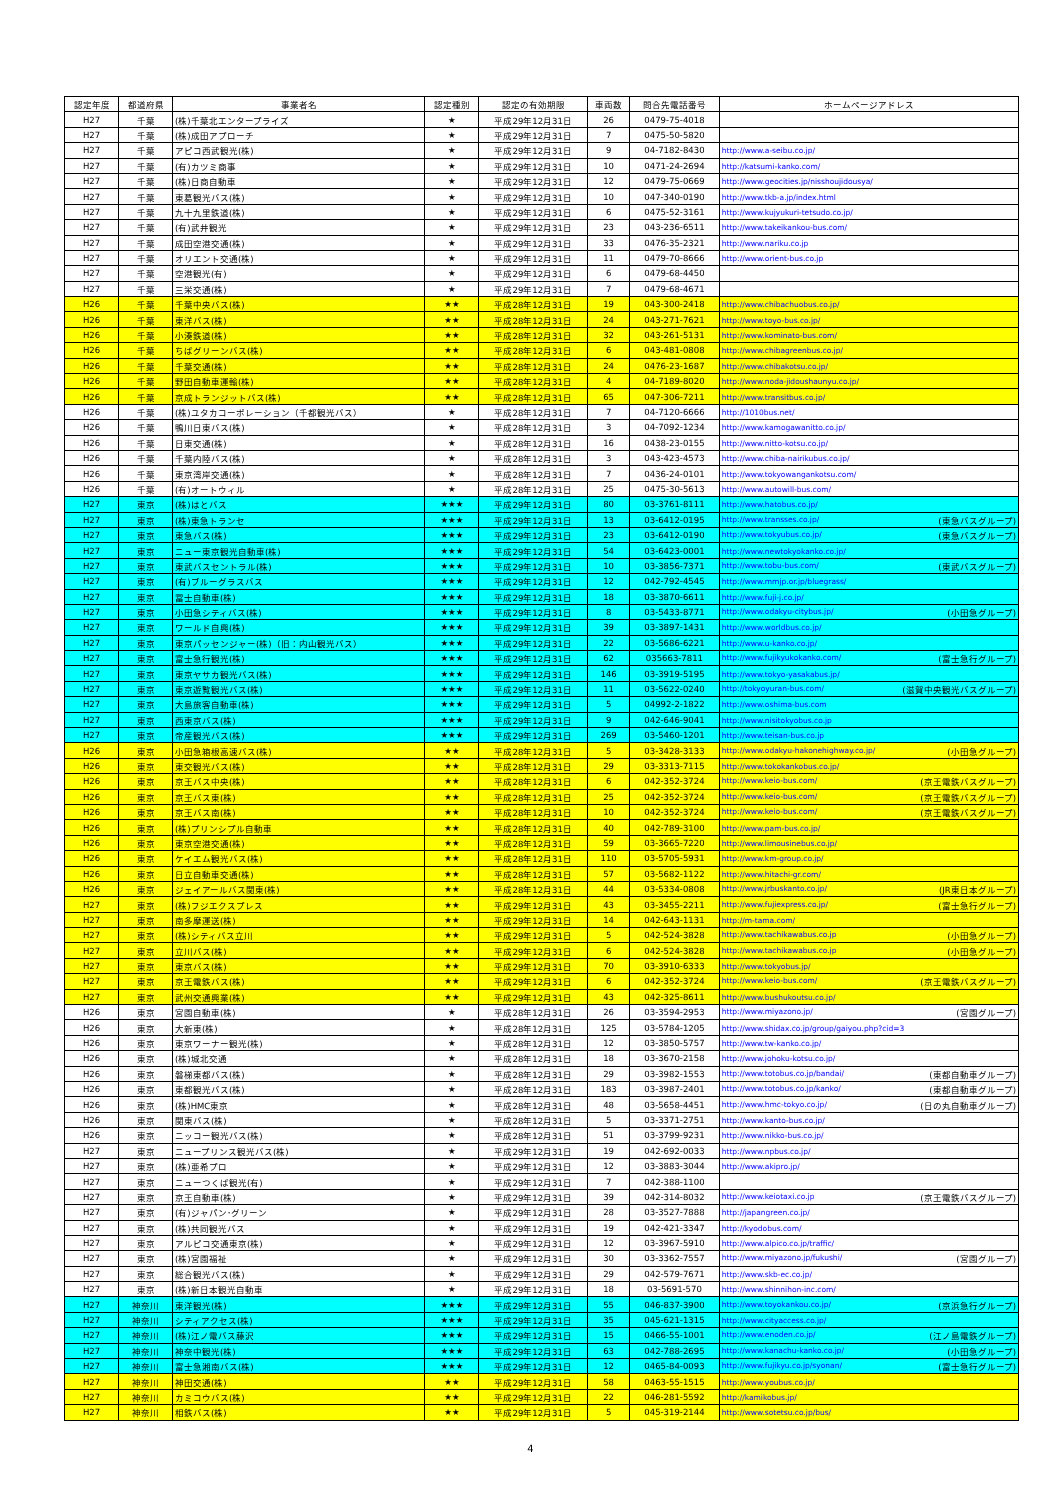| 認定年度 | 都道府県 | 事業者名 | 認定種別 | 認定の有効期限 | 車両数 | 問合先電話番号 | ホームページアドレス |
| --- | --- | --- | --- | --- | --- | --- | --- |
| H27 | 千葉 | (株)千葉北エンタープライズ | ★ | 平成29年12月31日 | 26 | 0479-75-4018 | |
| H27 | 千葉 | (株)成田アプローチ | ★ | 平成29年12月31日 | 7 | 0475-50-5820 | |
| H27 | 千葉 | アピコ西武観光(株) | ★ | 平成29年12月31日 | 9 | 04-7182-8430 | http://www.a-seibu.co.jp/ |
| H27 | 千葉 | (有)カツミ商事 | ★ | 平成29年12月31日 | 10 | 0471-24-2694 | http://katsumi-kanko.com/ |
| H27 | 千葉 | (株)日商自動車 | ★ | 平成29年12月31日 | 12 | 0479-75-0669 | http://www.geocities.jp/nisshoujidousya/ |
| H27 | 千葉 | 東葛観光バス(株) | ★ | 平成29年12月31日 | 10 | 047-340-0190 | http://www.tkb-a.jp/index.html |
| H27 | 千葉 | 九十九里鉄道(株) | ★ | 平成29年12月31日 | 6 | 0475-52-3161 | http://www.kujyukuri-tetsudo.co.jp/ |
| H27 | 千葉 | (有)武井観光 | ★ | 平成29年12月31日 | 23 | 043-236-6511 | http://www.takeikankou-bus.com/ |
| H27 | 千葉 | 成田空港交通(株) | ★ | 平成29年12月31日 | 33 | 0476-35-2321 | http://www.nariku.co.jp |
| H27 | 千葉 | オリエント交通(株) | ★ | 平成29年12月31日 | 11 | 0479-70-8666 | http://www.orient-bus.co.jp |
| H27 | 千葉 | 空港観光(有) | ★ | 平成29年12月31日 | 6 | 0479-68-4450 | |
| H27 | 千葉 | 三栄交通(株) | ★ | 平成29年12月31日 | 7 | 0479-68-4671 | |
| H26 | 千葉 | 千葉中央バス(株) | ★★ | 平成28年12月31日 | 19 | 043-300-2418 | http://www.chibachuobus.co.jp/ |
| H26 | 千葉 | 東洋バス(株) | ★★ | 平成28年12月31日 | 24 | 043-271-7621 | http://www.toyo-bus.co.jp/ |
| H26 | 千葉 | 小湊鉄道(株) | ★★ | 平成28年12月31日 | 32 | 043-261-5131 | http://www.kominato-bus.com/ |
| H26 | 千葉 | ちばグリーンバス(株) | ★★ | 平成28年12月31日 | 6 | 043-481-0808 | http://www.chibagreenbus.co.jp/ |
| H26 | 千葉 | 千葉交通(株) | ★★ | 平成28年12月31日 | 24 | 0476-23-1687 | http://www.chibakotsu.co.jp/ |
| H26 | 千葉 | 野田自動車運輸(株) | ★★ | 平成28年12月31日 | 4 | 04-7189-8020 | http://www.noda-jidoushaunyu.co.jp/ |
| H26 | 千葉 | 京成トランジットバス(株) | ★★ | 平成28年12月31日 | 65 | 047-306-7211 | http://www.transitbus.co.jp/ |
| H26 | 千葉 | (株)ユタカコーポレーション（千都観光バス） | ★ | 平成28年12月31日 | 7 | 04-7120-6666 | http://1010bus.net/ |
| H26 | 千葉 | 鴨川日東バス(株) | ★ | 平成28年12月31日 | 3 | 04-7092-1234 | http://www.kamogawanitto.co.jp/ |
| H26 | 千葉 | 日東交通(株) | ★ | 平成28年12月31日 | 16 | 0438-23-0155 | http://www.nitto-kotsu.co.jp/ |
| H26 | 千葉 | 千葉内陸バス(株) | ★ | 平成28年12月31日 | 3 | 043-423-4573 | http://www.chiba-nairikubus.co.jp/ |
| H26 | 千葉 | 東京湾岸交通(株) | ★ | 平成28年12月31日 | 7 | 0436-24-0101 | http://www.tokyowangankotsu.com/ |
| H26 | 千葉 | (有)オートウィル | ★ | 平成28年12月31日 | 25 | 0475-30-5613 | http://www.autowill-bus.com/ |
| H27 | 東京 | (株)はとバス | ★★★ | 平成29年12月31日 | 80 | 03-3761-8111 | http://www.hatobus.co.jp/ |
| H27 | 東京 | (株)東急トランセ | ★★★ | 平成29年12月31日 | 13 | 03-6412-0195 | http://www.transses.co.jp/ (東急バスグループ) |
| H27 | 東京 | 東急バス(株) | ★★★ | 平成29年12月31日 | 23 | 03-6412-0190 | http://www.tokyubus.co.jp/ (東急バスグループ) |
| H27 | 東京 | ニュー東京観光自動車(株) | ★★★ | 平成29年12月31日 | 54 | 03-6423-0001 | http://www.newtokyokanko.co.jp/ |
| H27 | 東京 | 東武バスセントラル(株) | ★★★ | 平成29年12月31日 | 10 | 03-3856-7371 | http://www.tobu-bus.com/ (東武バスグループ) |
| H27 | 東京 | (有)ブルーグラスバス | ★★★ | 平成29年12月31日 | 12 | 042-792-4545 | http://www.mmjp.or.jp/bluegrass/ |
| H27 | 東京 | 冨士自動車(株) | ★★★ | 平成29年12月31日 | 18 | 03-3870-6611 | http://www.fuji-j.co.jp/ |
| H27 | 東京 | 小田急シティバス(株) | ★★★ | 平成29年12月31日 | 8 | 03-5433-8771 | http://www.odakyu-citybus.jp/ (小田急グループ) |
| H27 | 東京 | ワールド自興(株) | ★★★ | 平成29年12月31日 | 39 | 03-3897-1431 | http://www.worldbus.co.jp/ |
| H27 | 東京 | 東京パッセンジャー(株)（旧：内山観光バス） | ★★★ | 平成29年12月31日 | 22 | 03-5686-6221 | http://www.u-kanko.co.jp/ |
| H27 | 東京 | 富士急行観光(株) | ★★★ | 平成29年12月31日 | 62 | 035663-7811 | http://www.fujikyukokanko.com/ (富士急行グループ) |
| H27 | 東京 | 東京ヤサカ観光バス(株) | ★★★ | 平成29年12月31日 | 146 | 03-3919-5195 | http://www.tokyo-yasakabus.jp/ |
| H27 | 東京 | 東京遊覧観光バス(株) | ★★★ | 平成29年12月31日 | 11 | 03-5622-0240 | http://tokyoyuran-bus.com/ (滋賀中央観光バスグループ) |
| H27 | 東京 | 大島旅客自動車(株) | ★★★ | 平成29年12月31日 | 5 | 04992-2-1822 | http://www.oshima-bus.com |
| H27 | 東京 | 西東京バス(株) | ★★★ | 平成29年12月31日 | 9 | 042-646-9041 | http://www.nisitokyobus.co.jp |
| H27 | 東京 | 帝産観光バス(株) | ★★★ | 平成29年12月31日 | 269 | 03-5460-1201 | http://www.teisan-bus.co.jp |
| H26 | 東京 | 小田急箱根高速バス(株) | ★★ | 平成28年12月31日 | 5 | 03-3428-3133 | http://www.odakyu-hakonehighway.co.jp/ (小田急グループ) |
| H26 | 東京 | 東交観光バス(株) | ★★ | 平成28年12月31日 | 29 | 03-3313-7115 | http://www.tokokankobus.co.jp/ |
| H26 | 東京 | 京王バス中央(株) | ★★ | 平成28年12月31日 | 6 | 042-352-3724 | http://www.keio-bus.com/ (京王電鉄バスグループ) |
| H26 | 東京 | 京王バス東(株) | ★★ | 平成28年12月31日 | 25 | 042-352-3724 | http://www.keio-bus.com/ (京王電鉄バスグループ) |
| H26 | 東京 | 京王バス南(株) | ★★ | 平成28年12月31日 | 10 | 042-352-3724 | http://www.keio-bus.com/ (京王電鉄バスグループ) |
| H26 | 東京 | (株)プリンシプル自動車 | ★★ | 平成28年12月31日 | 40 | 042-789-3100 | http://www.pam-bus.co.jp/ |
| H26 | 東京 | 東京空港交通(株) | ★★ | 平成28年12月31日 | 59 | 03-3665-7220 | http://www.limousinebus.co.jp/ |
| H26 | 東京 | ケイエム観光バス(株) | ★★ | 平成28年12月31日 | 110 | 03-5705-5931 | http://www.km-group.co.jp/ |
| H26 | 東京 | 日立自動車交通(株) | ★★ | 平成28年12月31日 | 57 | 03-5682-1122 | http://www.hitachi-gr.com/ |
| H26 | 東京 | ジェイアールバス関東(株) | ★★ | 平成28年12月31日 | 44 | 03-5334-0808 | http://www.jrbuskanto.co.jp/ (JR東日本グループ) |
| H27 | 東京 | (株)フジエクスプレス | ★★ | 平成29年12月31日 | 43 | 03-3455-2211 | http://www.fujiexpress.co.jp/ (富士急行グループ) |
| H27 | 東京 | 南多摩運送(株) | ★★ | 平成29年12月31日 | 14 | 042-643-1131 | http://m-tama.com/ |
| H27 | 東京 | (株)シティバス立川 | ★★ | 平成29年12月31日 | 5 | 042-524-3828 | http://www.tachikawabus.co.jp (小田急グループ) |
| H27 | 東京 | 立川バス(株) | ★★ | 平成29年12月31日 | 6 | 042-524-3828 | http://www.tachikawabus.co.jp (小田急グループ) |
| H27 | 東京 | 東京バス(株) | ★★ | 平成29年12月31日 | 70 | 03-3910-6333 | http://www.tokyobus.jp/ |
| H27 | 東京 | 京王電鉄バス(株) | ★★ | 平成29年12月31日 | 6 | 042-352-3724 | http://www.keio-bus.com/ (京王電鉄バスグループ) |
| H27 | 東京 | 武州交通興業(株) | ★★ | 平成29年12月31日 | 43 | 042-325-8611 | http://www.bushukoutsu.co.jp/ |
| H26 | 東京 | 宮園自動車(株) | ★ | 平成28年12月31日 | 26 | 03-3594-2953 | http://www.miyazono.jp/ (宮園グループ) |
| H26 | 東京 | 大新東(株) | ★ | 平成28年12月31日 | 125 | 03-5784-1205 | http://www.shidax.co.jp/group/gaiyou.php?cid=3 |
| H26 | 東京 | 東京ワーナー観光(株) | ★ | 平成28年12月31日 | 12 | 03-3850-5757 | http://www.tw-kanko.co.jp/ |
| H26 | 東京 | (株)城北交通 | ★ | 平成28年12月31日 | 18 | 03-3670-2158 | http://www.johoku-kotsu.co.jp/ |
| H26 | 東京 | 磐梯東都バス(株) | ★ | 平成28年12月31日 | 29 | 03-3982-1553 | http://www.totobus.co.jp/bandai/ (東都自動車グループ) |
| H26 | 東京 | 東都観光バス(株) | ★ | 平成28年12月31日 | 183 | 03-3987-2401 | http://www.totobus.co.jp/kanko/ (東都自動車グループ) |
| H26 | 東京 | (株)HMC東京 | ★ | 平成28年12月31日 | 48 | 03-5658-4451 | http://www.hmc-tokyo.co.jp/ (日の丸自動車グループ) |
| H26 | 東京 | 関東バス(株) | ★ | 平成28年12月31日 | 5 | 03-3371-2751 | http://www.kanto-bus.co.jp/ |
| H26 | 東京 | ニッコー観光バス(株) | ★ | 平成28年12月31日 | 51 | 03-3799-9231 | http://www.nikko-bus.co.jp/ |
| H27 | 東京 | ニュープリンス観光バス(株) | ★ | 平成29年12月31日 | 19 | 042-692-0033 | http://www.npbus.co.jp/ |
| H27 | 東京 | (株)亜希プロ | ★ | 平成29年12月31日 | 12 | 03-3883-3044 | http://www.akipro.jp/ |
| H27 | 東京 | ニューつくば観光(有) | ★ | 平成29年12月31日 | 7 | 042-388-1100 | |
| H27 | 東京 | 京王自動車(株) | ★ | 平成29年12月31日 | 39 | 042-314-8032 | http://www.keiotaxi.co.jp (京王電鉄バスグループ) |
| H27 | 東京 | (有)ジャパン･グリーン | ★ | 平成29年12月31日 | 28 | 03-3527-7888 | http://japangreen.co.jp/ |
| H27 | 東京 | (株)共同観光バス | ★ | 平成29年12月31日 | 19 | 042-421-3347 | http://kyodobus.com/ |
| H27 | 東京 | アルピコ交通東京(株) | ★ | 平成29年12月31日 | 12 | 03-3967-5910 | http://www.alpico.co.jp/traffic/ |
| H27 | 東京 | (株)宮園福祉 | ★ | 平成29年12月31日 | 30 | 03-3362-7557 | http://www.miyazono.jp/fukushi/ (宮園グループ) |
| H27 | 東京 | 総合観光バス(株) | ★ | 平成29年12月31日 | 29 | 042-579-7671 | http://www.skb-ec.co.jp/ |
| H27 | 東京 | (株)新日本観光自動車 | ★ | 平成29年12月31日 | 18 | 03-5691-570 | http://www.shinnihon-inc.com/ |
| H27 | 神奈川 | 東洋観光(株) | ★★★ | 平成29年12月31日 | 55 | 046-837-3900 | http://www.toyokankou.co.jp/ (京浜急行グループ) |
| H27 | 神奈川 | シティアクセス(株) | ★★★ | 平成29年12月31日 | 35 | 045-621-1315 | http://www.cityaccess.co.jp/ |
| H27 | 神奈川 | (株)江ノ電バス藤沢 | ★★★ | 平成29年12月31日 | 15 | 0466-55-1001 | http://www.enoden.co.jp/ (江ノ島電鉄グループ) |
| H27 | 神奈川 | 神奈中観光(株) | ★★★ | 平成29年12月31日 | 63 | 042-788-2695 | http://www.kanachu-kanko.co.jp/ (小田急グループ) |
| H27 | 神奈川 | 富士急湘南バス(株) | ★★★ | 平成29年12月31日 | 12 | 0465-84-0093 | http://www.fujikyu.co.jp/syonan/ (富士急行グループ) |
| H27 | 神奈川 | 神田交通(株) | ★★ | 平成29年12月31日 | 58 | 0463-55-1515 | http://www.youbus.co.jp/ |
| H27 | 神奈川 | カミコウバス(株) | ★★ | 平成29年12月31日 | 22 | 046-281-5592 | http://kamikobus.jp/ |
| H27 | 神奈川 | 相鉄バス(株) | ★★ | 平成29年12月31日 | 5 | 045-319-2144 | http://www.sotetsu.co.jp/bus/ |
4